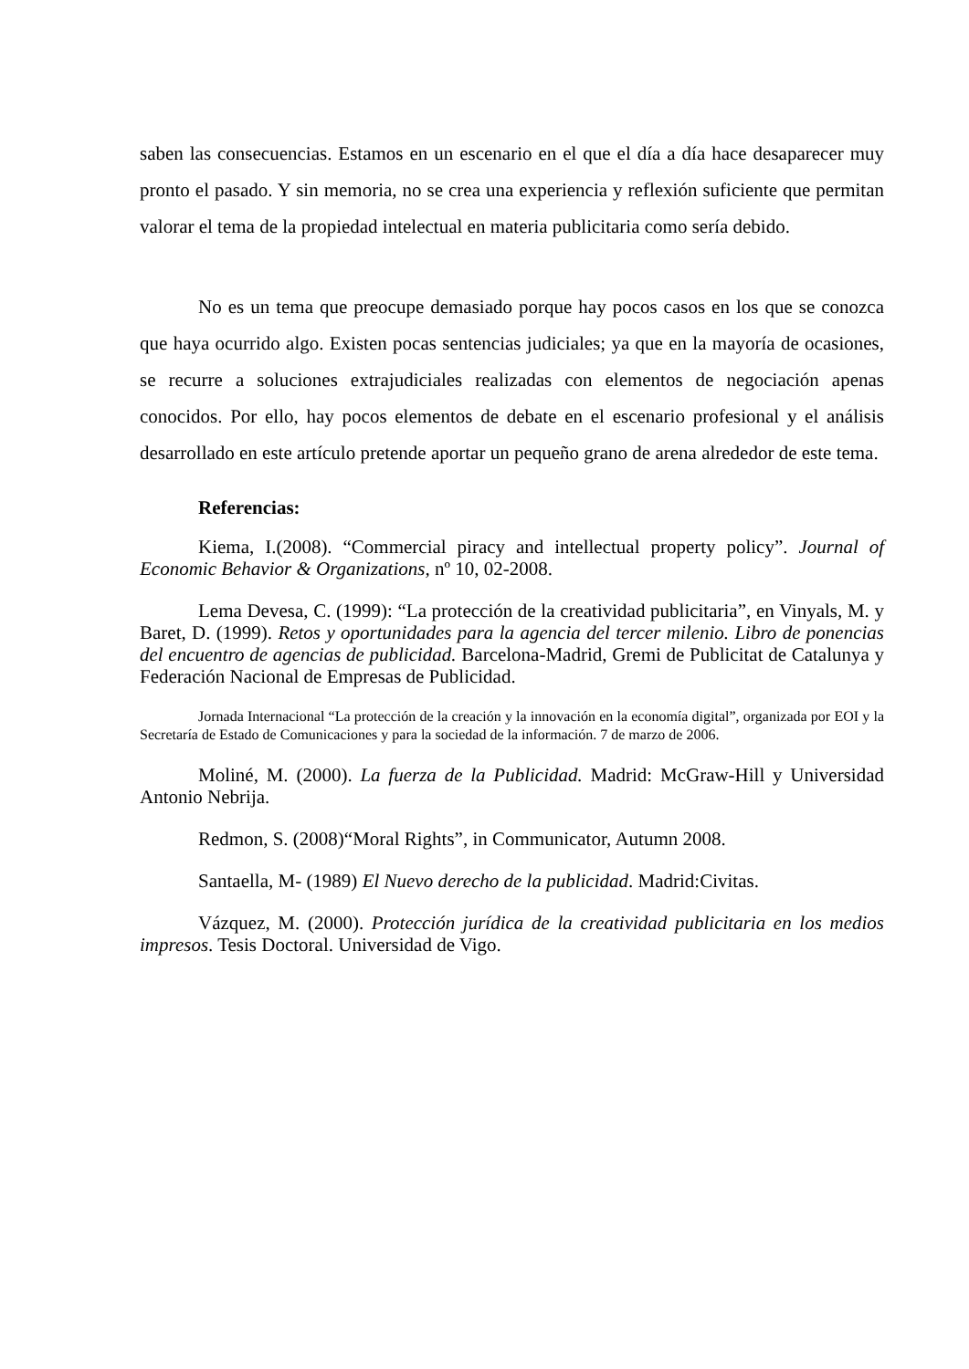saben las consecuencias. Estamos en un escenario en el que el día a día hace desaparecer muy pronto el pasado. Y sin memoria, no se crea una experiencia y reflexión suficiente que permitan valorar el tema de la propiedad intelectual en materia publicitaria como sería debido.
No es un tema que preocupe demasiado porque hay pocos casos en los que se conozca que haya ocurrido algo. Existen pocas sentencias judiciales; ya que en la mayoría de ocasiones, se recurre a soluciones extrajudiciales realizadas con elementos de negociación apenas conocidos. Por ello, hay pocos elementos de debate en el escenario profesional y el análisis desarrollado en este artículo pretende aportar un pequeño grano de arena alrededor de este tema.
Referencias:
Kiema, I.(2008). “Commercial piracy and intellectual property policy”. Journal of Economic Behavior & Organizations, nº 10, 02-2008.
Lema Devesa, C. (1999): “La protección de la creatividad publicitaria”, en Vinyals, M. y Baret, D. (1999). Retos y oportunidades para la agencia del tercer milenio. Libro de ponencias del encuentro de agencias de publicidad. Barcelona-Madrid, Gremi de Publicitat de Catalunya y Federación Nacional de Empresas de Publicidad.
Jornada Internacional “La protección de la creación y la innovación en la economía digital”, organizada por EOI y la Secretaría de Estado de Comunicaciones y para la sociedad de la información. 7 de marzo de 2006.
Moliné, M. (2000). La fuerza de la Publicidad. Madrid: McGraw-Hill y Universidad Antonio Nebrija.
Redmon, S. (2008)“Moral Rights”, in Communicator, Autumn 2008.
Santaella, M- (1989) El Nuevo derecho de la publicidad. Madrid:Civitas.
Vázquez, M. (2000). Protección jurídica de la creatividad publicitaria en los medios impresos. Tesis Doctoral. Universidad de Vigo.